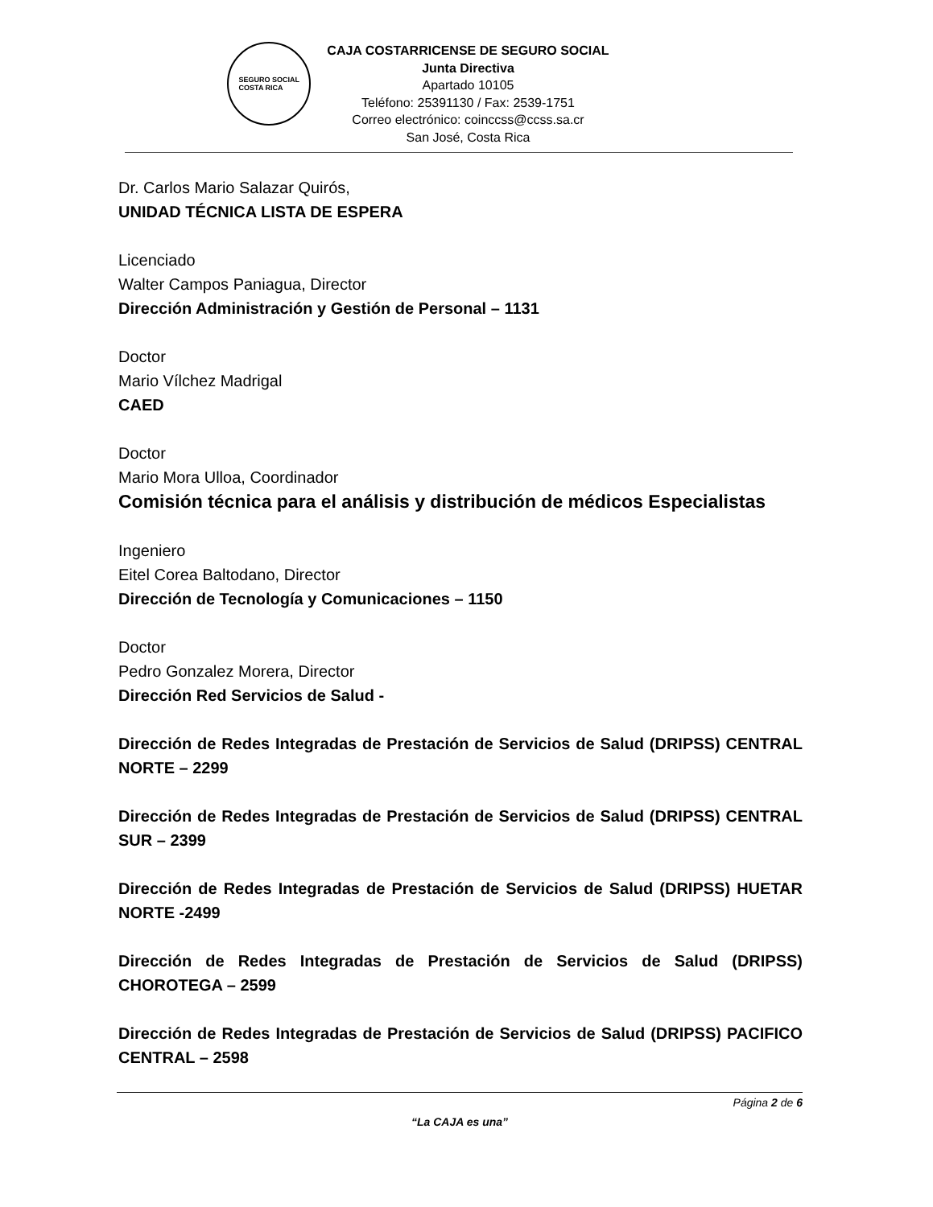SEGURO SOCIAL
COSTA RICA
CAJA COSTARRICENSE DE SEGURO SOCIAL
Junta Directiva
Apartado 10105
Teléfono: 25391130 / Fax: 2539-1751
Correo electrónico: coinccss@ccss.sa.cr
San José, Costa Rica
Dr. Carlos Mario Salazar Quirós,
UNIDAD TÉCNICA LISTA DE ESPERA
Licenciado
Walter Campos Paniagua, Director
Dirección Administración y Gestión de Personal – 1131
Doctor
Mario Vílchez Madrigal
CAED
Doctor
Mario Mora Ulloa, Coordinador
Comisión técnica para el análisis y distribución de médicos Especialistas
Ingeniero
Eitel Corea Baltodano, Director
Dirección de Tecnología y Comunicaciones – 1150
Doctor
Pedro Gonzalez Morera, Director
Dirección Red Servicios de Salud -
Dirección de Redes Integradas de Prestación de Servicios de Salud (DRIPSS) CENTRAL NORTE – 2299
Dirección de Redes Integradas de Prestación de Servicios de Salud (DRIPSS) CENTRAL SUR – 2399
Dirección de Redes Integradas de Prestación de Servicios de Salud (DRIPSS) HUETAR NORTE -2499
Dirección de Redes Integradas de Prestación de Servicios de Salud (DRIPSS) CHOROTEGA – 2599
Dirección de Redes Integradas de Prestación de Servicios de Salud (DRIPSS) PACIFICO CENTRAL – 2598
Página 2 de 6
“La CAJA es una”